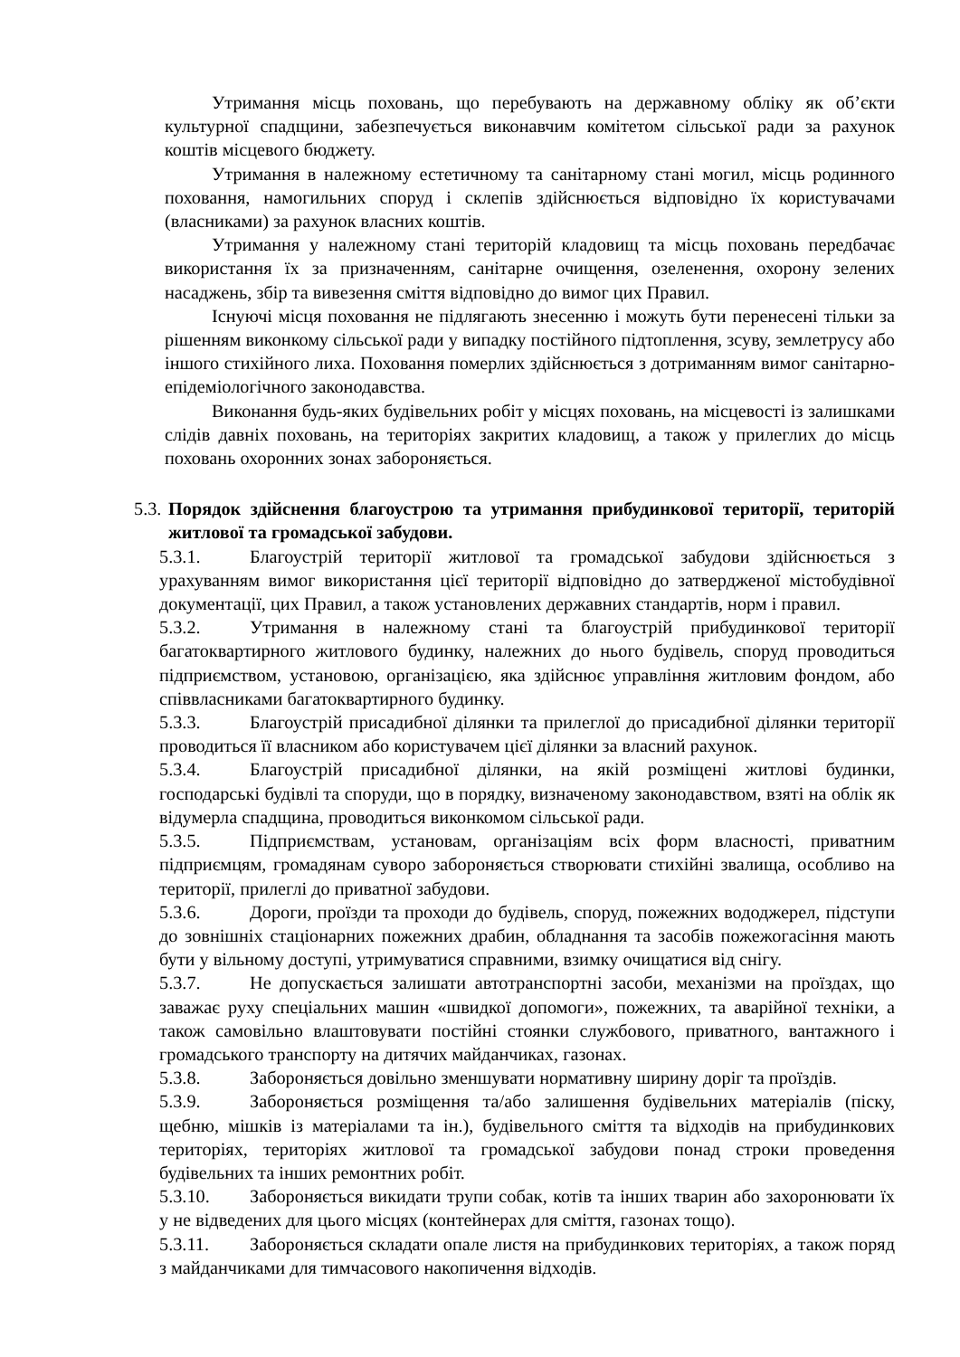Утримання місць поховань, що перебувають на державному обліку як об’єкти культурної спадщини, забезпечується виконавчим комітетом сільської ради за рахунок коштів місцевого бюджету.
Утримання в належному естетичному та санітарному стані могил, місць родинного поховання, намогильних споруд і склепів здійснюється відповідно їх користувачами (власниками) за рахунок власних коштів.
Утримання у належному стані територій кладовищ та місць поховань передбачає використання їх за призначенням, санітарне очищення, озеленення, охорону зелених насаджень, збір та вивезення сміття відповідно до вимог цих Правил.
Існуючі місця поховання не підлягають знесенню і можуть бути перенесені тільки за рішенням виконкому сільської ради у випадку постійного підтоплення, зсуву, землетрусу або іншого стихійного лиха. Поховання померлих здійснюється з дотриманням вимог санітарно-епідеміологічного законодавства.
Виконання будь-яких будівельних робіт у місцях поховань, на місцевості із залишками слідів давніх поховань, на територіях закритих кладовищ, а також у прилеглих до місць поховань охоронних зонах забороняється.
5.3.
Порядок здійснення благоустрою та утримання прибудинкової території, територій житлової та громадської забудови.
5.3.1. Благоустрій території житлової та громадської забудови здійснюється з урахуванням вимог використання цієї території відповідно до затвердженої містобудівної документації, цих Правил, а також установлених державних стандартів, норм і правил.
5.3.2. Утримання в належному стані та благоустрій прибудинкової території багатоквартирного житлового будинку, належних до нього будівель, споруд проводиться підприємством, установою, організацією, яка здійснює управління житловим фондом, або співвласниками багатоквартирного будинку.
5.3.3. Благоустрій присадибної ділянки та прилеглої до присадибної ділянки території проводиться її власником або користувачем цієї ділянки за власний рахунок.
5.3.4. Благоустрій присадибної ділянки, на якій розміщені житлові будинки, господарські будівлі та споруди, що в порядку, визначеному законодавством, взяті на облік як відумерла спадщина, проводиться виконкомом сільської ради.
5.3.5. Підприємствам, установам, організаціям всіх форм власності, приватним підприємцям, громадянам суворо забороняється створювати стихійні звалища, особливо на території, прилеглі до приватної забудови.
5.3.6. Дороги, проїзди та проходи до будівель, споруд, пожежних вододжерел, підступи до зовнішніх стаціонарних пожежних драбин, обладнання та засобів пожежогасіння мають бути у вільному доступі, утримуватися справними, взимку очищатися від снігу.
5.3.7. Не допускається залишати автотранспортні засоби, механізми на проїздах, що заважає руху спеціальних машин «швидкої допомоги», пожежних, та аварійної техніки, а також самовільно влаштовувати постійні стоянки службового, приватного, вантажного і громадського транспорту на дитячих майданчиках, газонах.
5.3.8. Забороняється довільно зменшувати нормативну ширину доріг та проїздів.
5.3.9. Забороняється розміщення та/або залишення будівельних матеріалів (піску, щебню, мішків із матеріалами та ін.), будівельного сміття та відходів на прибудинкових територіях, територіях житлової та громадської забудови понад строки проведення будівельних та інших ремонтних робіт.
5.3.10. Забороняється викидати трупи собак, котів та інших тварин або захоронювати їх у не відведених для цього місцях (контейнерах для сміття, газонах тощо).
5.3.11. Забороняється складати опале листя на прибудинкових територіях, а також поряд з майданчиками для тимчасового накопичення відходів.